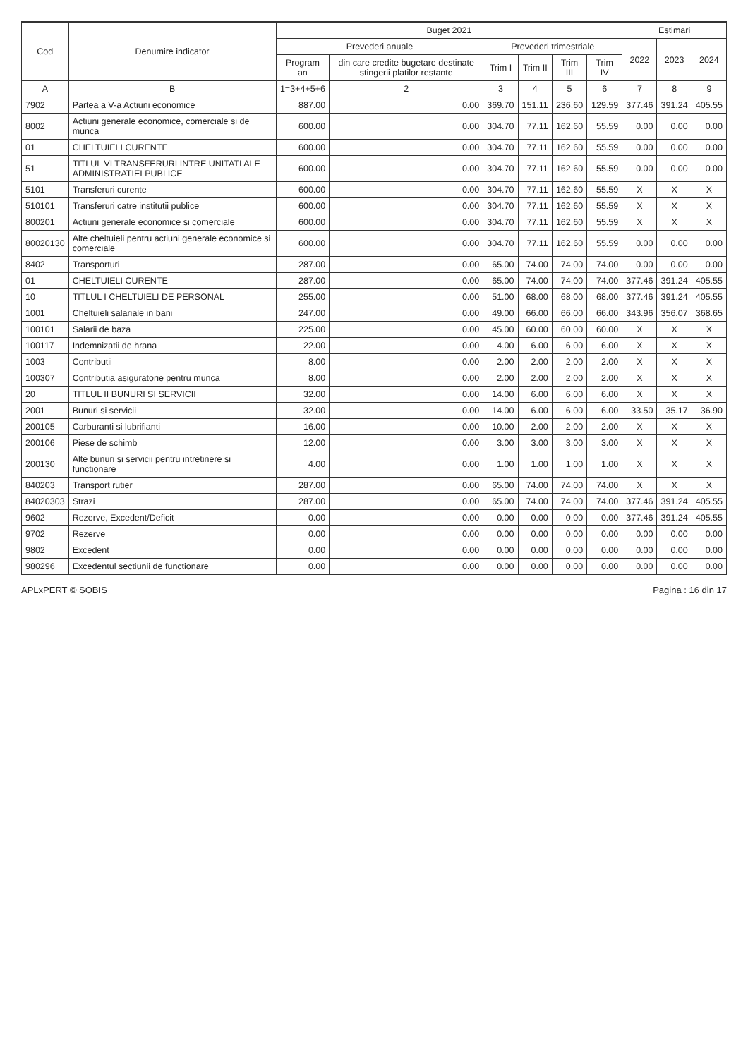| Cod | Denumire indicator | Buget 2021 | | | | | | Estimari | | |
| --- | --- | --- | --- | --- | --- | --- | --- | --- | --- | --- |
| | | Prevederi anuale | | Prevederi trimestriale | | | | 2022 | 2023 | 2024 |
| | | Program an | din care credite bugetare destinate stingerii platilor restante | Trim I | Trim II | Trim III | Trim IV | | | |
| A | B | 1=3+4+5+6 | 2 | 3 | 4 | 5 | 6 | 7 | 8 | 9 |
| 7902 | Partea a V-a Actiuni economice | 887.00 | 0.00 | 369.70 | 151.11 | 236.60 | 129.59 | 377.46 | 391.24 | 405.55 |
| 8002 | Actiuni generale economice, comerciale si de munca | 600.00 | 0.00 | 304.70 | 77.11 | 162.60 | 55.59 | 0.00 | 0.00 | 0.00 |
| 01 | CHELTUIELI CURENTE | 600.00 | 0.00 | 304.70 | 77.11 | 162.60 | 55.59 | 0.00 | 0.00 | 0.00 |
| 51 | TITLUL VI TRANSFERURI INTRE UNITATI ALE ADMINISTRATIEI PUBLICE | 600.00 | 0.00 | 304.70 | 77.11 | 162.60 | 55.59 | 0.00 | 0.00 | 0.00 |
| 5101 | Transferuri curente | 600.00 | 0.00 | 304.70 | 77.11 | 162.60 | 55.59 | X | X | X |
| 510101 | Transferuri catre institutii publice | 600.00 | 0.00 | 304.70 | 77.11 | 162.60 | 55.59 | X | X | X |
| 800201 | Actiuni generale economice si comerciale | 600.00 | 0.00 | 304.70 | 77.11 | 162.60 | 55.59 | X | X | X |
| 80020130 | Alte cheltuieli pentru actiuni generale economice si comerciale | 600.00 | 0.00 | 304.70 | 77.11 | 162.60 | 55.59 | 0.00 | 0.00 | 0.00 |
| 8402 | Transporturi | 287.00 | 0.00 | 65.00 | 74.00 | 74.00 | 74.00 | 0.00 | 0.00 | 0.00 |
| 01 | CHELTUIELI CURENTE | 287.00 | 0.00 | 65.00 | 74.00 | 74.00 | 74.00 | 377.46 | 391.24 | 405.55 |
| 10 | TITLUL I CHELTUIELI DE PERSONAL | 255.00 | 0.00 | 51.00 | 68.00 | 68.00 | 68.00 | 377.46 | 391.24 | 405.55 |
| 1001 | Cheltuieli salariale in bani | 247.00 | 0.00 | 49.00 | 66.00 | 66.00 | 66.00 | 343.96 | 356.07 | 368.65 |
| 100101 | Salarii de baza | 225.00 | 0.00 | 45.00 | 60.00 | 60.00 | 60.00 | X | X | X |
| 100117 | Indemnizatii de hrana | 22.00 | 0.00 | 4.00 | 6.00 | 6.00 | 6.00 | X | X | X |
| 1003 | Contributii | 8.00 | 0.00 | 2.00 | 2.00 | 2.00 | 2.00 | X | X | X |
| 100307 | Contributia asiguratorie pentru munca | 8.00 | 0.00 | 2.00 | 2.00 | 2.00 | 2.00 | X | X | X |
| 20 | TITLUL II BUNURI SI SERVICII | 32.00 | 0.00 | 14.00 | 6.00 | 6.00 | 6.00 | X | X | X |
| 2001 | Bunuri si servicii | 32.00 | 0.00 | 14.00 | 6.00 | 6.00 | 6.00 | 33.50 | 35.17 | 36.90 |
| 200105 | Carburanti si lubrifianti | 16.00 | 0.00 | 10.00 | 2.00 | 2.00 | 2.00 | X | X | X |
| 200106 | Piese de schimb | 12.00 | 0.00 | 3.00 | 3.00 | 3.00 | 3.00 | X | X | X |
| 200130 | Alte bunuri si servicii pentru intretinere si functionare | 4.00 | 0.00 | 1.00 | 1.00 | 1.00 | 1.00 | X | X | X |
| 840203 | Transport rutier | 287.00 | 0.00 | 65.00 | 74.00 | 74.00 | 74.00 | X | X | X |
| 84020303 | Strazi | 287.00 | 0.00 | 65.00 | 74.00 | 74.00 | 74.00 | 377.46 | 391.24 | 405.55 |
| 9602 | Rezerve, Excedent/Deficit | 0.00 | 0.00 | 0.00 | 0.00 | 0.00 | 0.00 | 377.46 | 391.24 | 405.55 |
| 9702 | Rezerve | 0.00 | 0.00 | 0.00 | 0.00 | 0.00 | 0.00 | 0.00 | 0.00 | 0.00 |
| 9802 | Excedent | 0.00 | 0.00 | 0.00 | 0.00 | 0.00 | 0.00 | 0.00 | 0.00 | 0.00 |
| 980296 | Excedentul sectiunii de functionare | 0.00 | 0.00 | 0.00 | 0.00 | 0.00 | 0.00 | 0.00 | 0.00 | 0.00 |
APLxPERT © SOBIS Pagina : 16 din 17